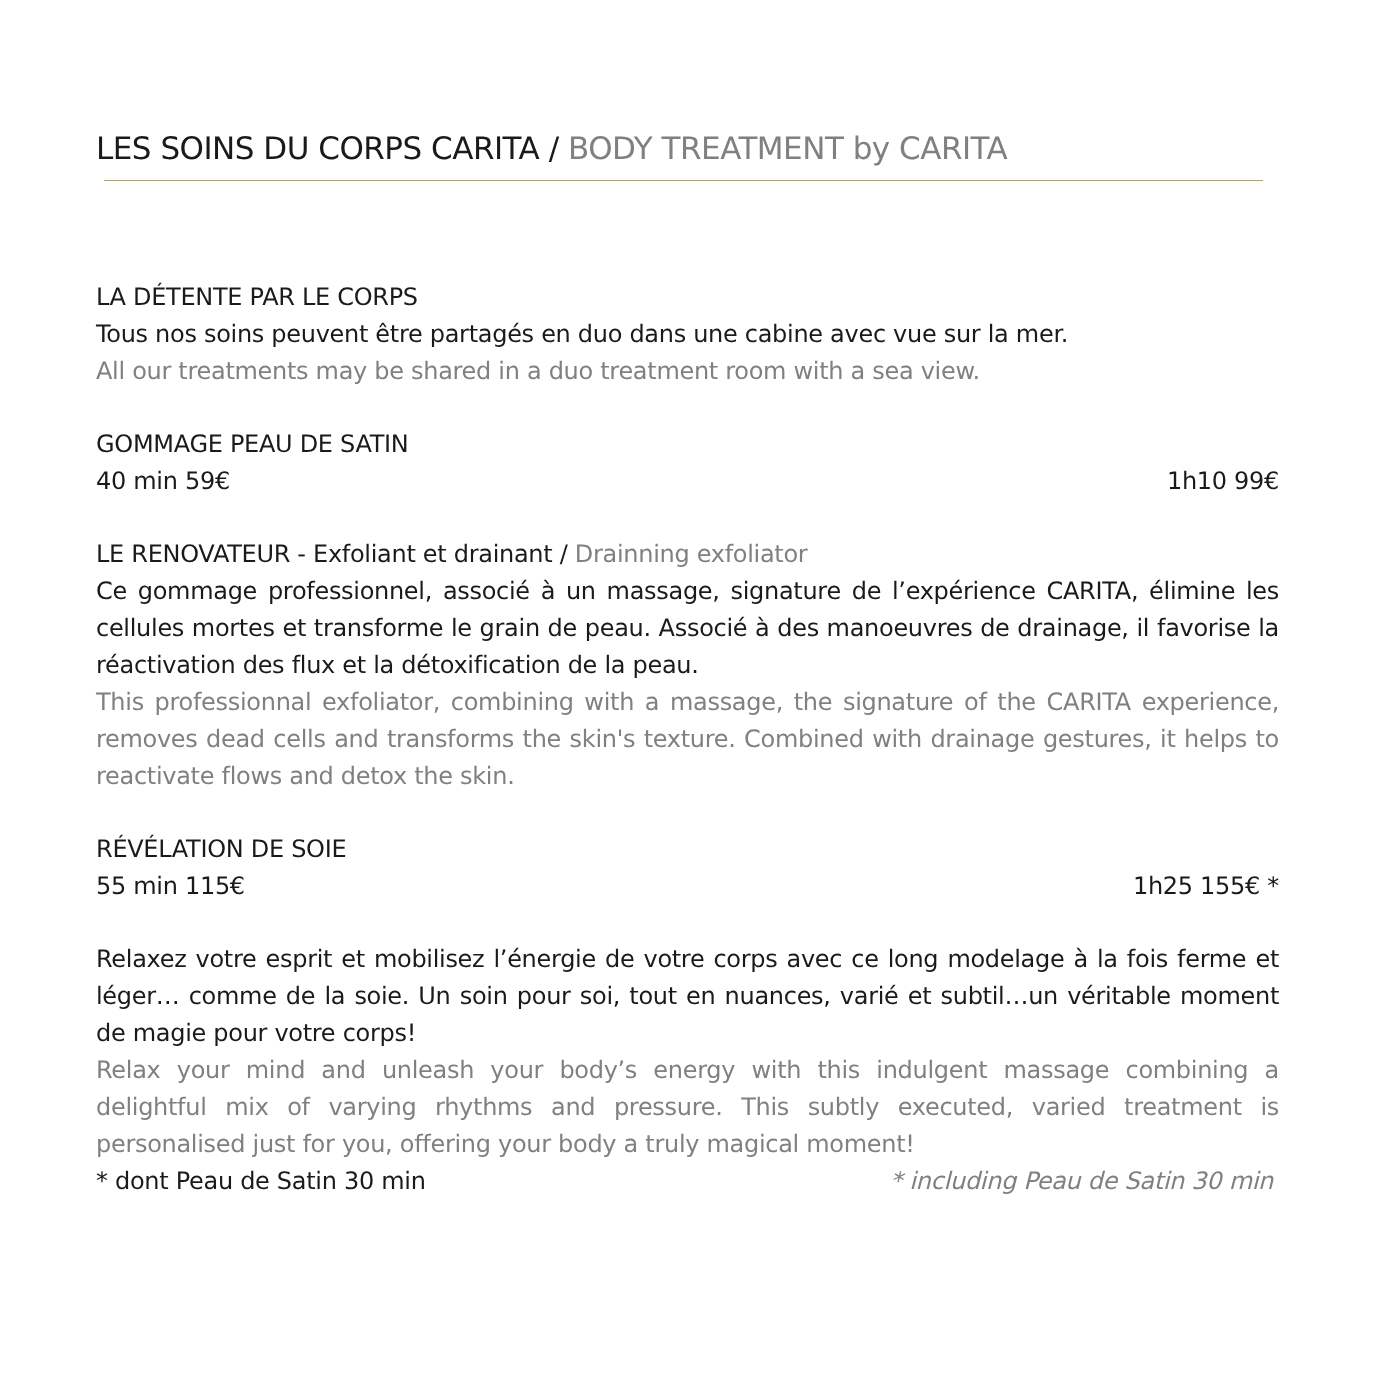LES SOINS DU CORPS CARITA / BODY TREATMENT by CARITA
LA DÉTENTE PAR LE CORPS
Tous nos soins peuvent être partagés en duo dans une cabine avec vue sur la mer.
All our treatments may be shared in a duo treatment room with a sea view.
GOMMAGE PEAU DE SATIN
40 min 59€ 1h10 99€
LE RENOVATEUR - Exfoliant et drainant / Drainning exfoliator
Ce gommage professionnel, associé à un massage, signature de l’expérience CARITA, élimine les cellules mortes et transforme le grain de peau. Associé à des manoeuvres de drainage, il favorise la réactivation des flux et la détoxification de la peau.
This professionnal exfoliator, combining with a massage, the signature of the CARITA experience, removes dead cells and transforms the skin's texture. Combined with drainage gestures, it helps to reactivate flows and detox the skin.
RÉVÉLATION DE SOIE
55 min 115€ 1h25 155€ *
Relaxez votre esprit et mobilisez l’énergie de votre corps avec ce long modelage à la fois ferme et léger… comme de la soie. Un soin pour soi, tout en nuances, varié et subtil…un véritable moment de magie pour votre corps!
Relax your mind and unleash your body’s energy with this indulgent massage combining a delightful mix of varying rhythms and pressure. This subtly executed, varied treatment is personalised just for you, offering your body a truly magical moment!
* dont Peau de Satin 30 min * including Peau de Satin 30 min